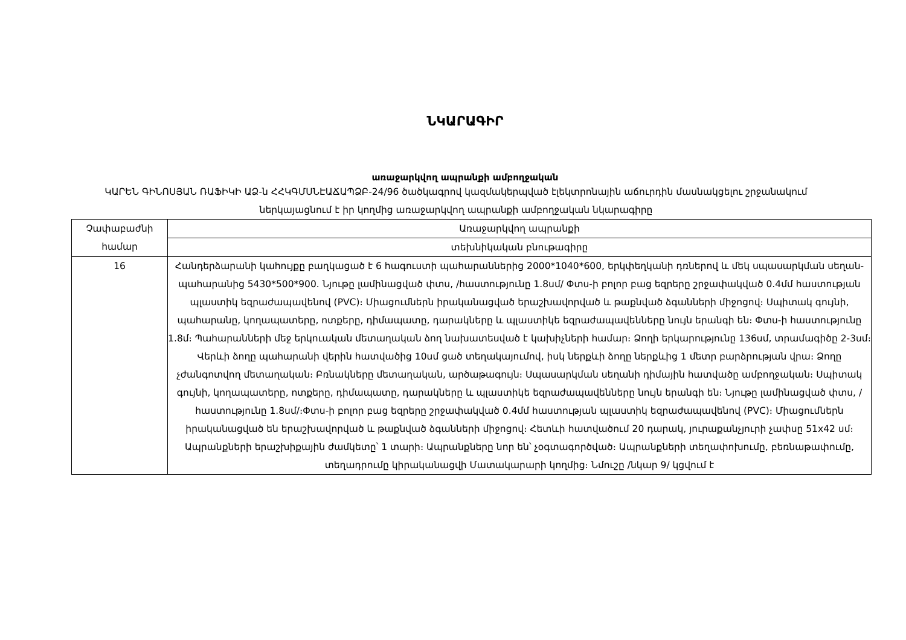ՆԿԱՐԱԳԻՐ
առաջարկվող ապրանքի ամբողջական
ԿԱՐԵՆ ԳԻՆՈՍՅԱՆ ՌԱՖԻԿԻ ԱՁ-ն ՀՀԿԳՄՍՆԷԱՃԱՊՁԲ-24/96 ծածկագրով կազմակերպված էլեկտրոնային աճուրդին մասնակցելու շրջանակում ներկայացնում է իր կողմից առաջարկվող ապրանքի ամբողջական նկարագիրը
| Չափաբաժնի համար | Առաջարկվող ապրանքի |
| --- | --- |
| | տեխնիկական բնութագիրը |
| 16 | Հանդերձարանի կահույքը բաղկացած է 6 հագուստի պահարաններից 2000*1040*600, երկփեղկանի դռներով և մեկ սպասարկման սեղան-պահարանից 5430*500*900. Նյութը լամինացված փտս, /հաստությունը 1.8սմ/ Փտս-ի բոլոր բաց եզրերը շրջափակված 0.4մմ հաստության պլաստիկ եզրաժապավենով (PVC)։ Միացումներն իրականացված երաշխավորված և թաքնված ձգանների միջոցով։ Սպիտակ գույնի, պահարանը, կողապատերը, ոտքերը, դիմապատը, դարակները և պլաստիկե եզրաժապավենները նույն երանգի են։ Փտս-ի հաստությունը 1.8մ։ Պահարանների մեջ երկուական մետաղական ձող նախատեսված է կախիչների համար։ Ձողի երկարությունը 136սմ, տրամագիծը 2-3սմ։ Վերևի ձողը պահարանի վերին հատվածից 10սմ ցած տեղակայումով, իսկ ներքևի ձողը ներքևից 1 մետր բարձրության վրա։ Ձողը չժանգոտվող մետաղական։ Բռնակները մետաղական, արծաթագույն։ Սպասարկման սեղանի դիմային հատվածը ամբողջական։ Սպիտակ գույնի, կողապատերը, ոտքերը, դիմապատը, դարակները և պլաստիկե եզրաժապավենները նույն երանգի են։ Նյութը լամինացված փտս, /հաստությունը 1.8սմ/։Փտս-ի բոլոր բաց եզրերը շրջափակված 0.4մմ հաստության պլաստիկ եզրաժապավենով (PVC)։ Միացումներն իրականացված են երաշխավորված և թաքնված ձգանների միջոցով։ Հետևի հատվածում 20 դարակ, յուրաքանչյուրի չափսը 51x42 սմ։ Ապրանքների երաշխիքային ժամկետը՝ 1 տարի։ Ապրանքները նոր են՝ չօգտագործված։ Ապրանքների տեղափոխումը, բեռնաթափումը, տեղադրումը կիրականացվի Մատակարարի կողմից։ Նմուշը /նկար 9/ կցվում է |